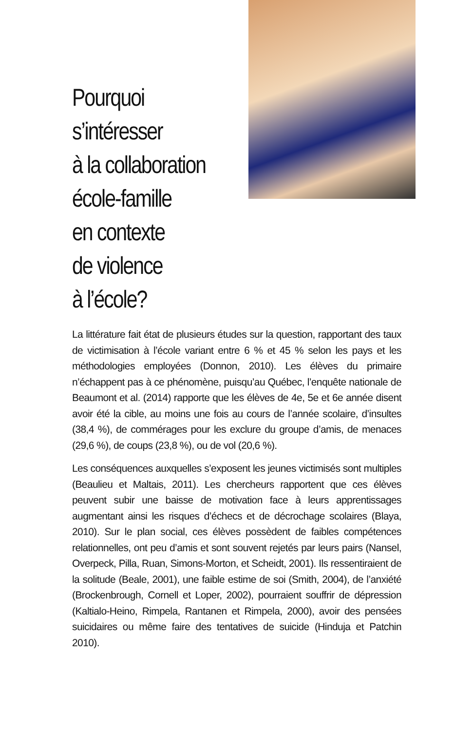Pourquoi
s’intéresser
à la collaboration
école-famille
en contexte
de violence
à l’école?
La littérature fait état de plusieurs études sur la question, rapportant des taux de victimisation à l’école variant entre 6 % et 45 % selon les pays et les méthodologies employées (Donnon, 2010). Les élèves du primaire n’échappent pas à ce phénomène, puisqu’au Québec, l’enquête nationale de Beaumont et al. (2014) rapporte que les élèves de 4e, 5e et 6e année disent avoir été la cible, au moins une fois au cours de l’année scolaire, d’insultes (38,4 %), de commérages pour les exclure du groupe d’amis, de menaces (29,6 %), de coups (23,8 %), ou de vol (20,6 %).
Les conséquences auxquelles s’exposent les jeunes victimisés sont multiples (Beaulieu et Maltais, 2011). Les chercheurs rapportent que ces élèves peuvent subir une baisse de motivation face à leurs apprentissages augmentant ainsi les risques d’échecs et de décrochage scolaires (Blaya, 2010). Sur le plan social, ces élèves possèdent de faibles compétences relationnelles, ont peu d’amis et sont souvent rejetés par leurs pairs (Nansel, Overpeck, Pilla, Ruan, Simons-Morton, et Scheidt, 2001). Ils ressentiraient de la solitude (Beale, 2001), une faible estime de soi (Smith, 2004), de l’anxiété (Brockenbrough, Cornell et Loper, 2002), pourraient souffrir de dépression (Kaltialo-Heino, Rimpela, Rantanen et Rimpela, 2000), avoir des pensées suicidaires ou même faire des tentatives de suicide (Hinduja et Patchin 2010).